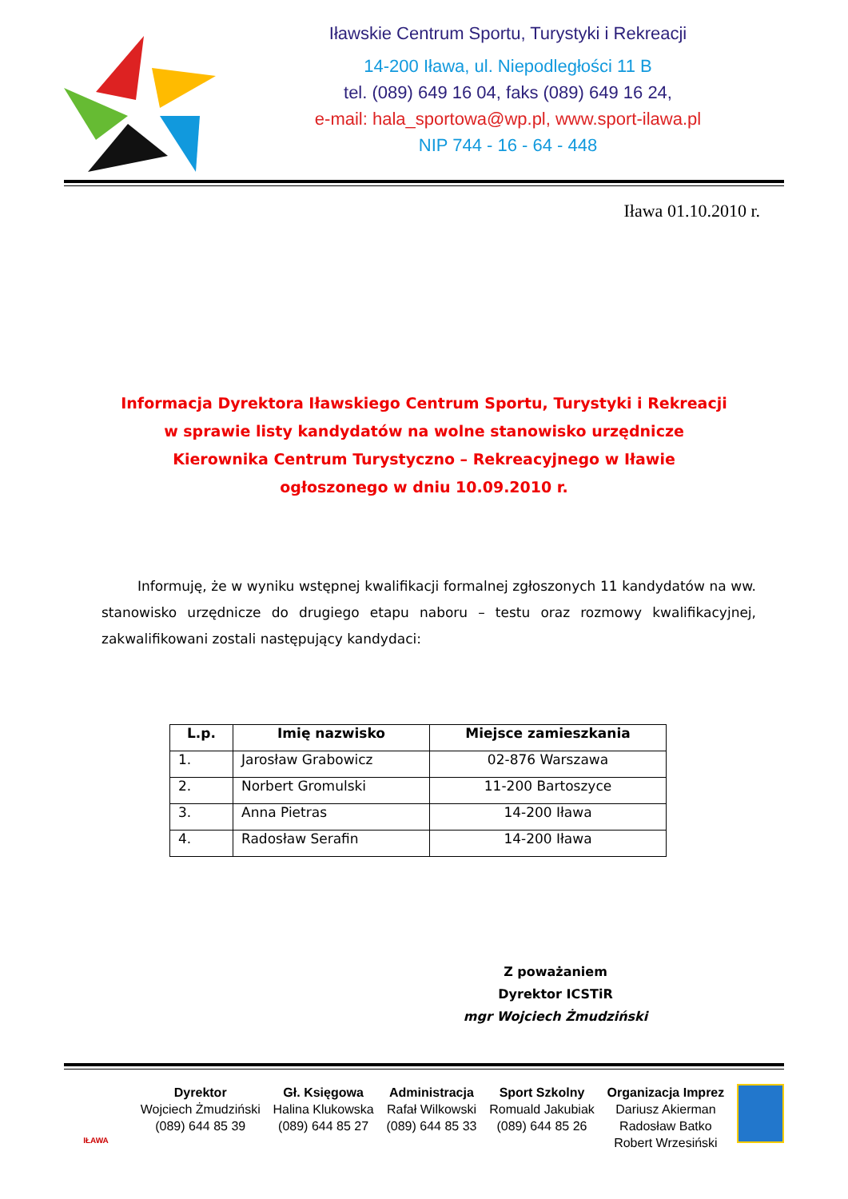Iławskie Centrum Sportu, Turystyki i Rekreacji
14-200 Iława, ul. Niepodległości 11 B
tel. (089) 649 16 04, faks (089) 649 16 24,
e-mail: hala_sportowa@wp.pl, www.sport-ilawa.pl
NIP 744 - 16 - 64 - 448
Iława 01.10.2010 r.
Informacja Dyrektora Iławskiego Centrum Sportu, Turystyki i Rekreacji
w sprawie listy kandydatów na wolne stanowisko urzędnicze
Kierownika Centrum Turystyczno – Rekreacyjnego w Iławie
ogłoszonego w dniu 10.09.2010 r.
Informuję, że w wyniku wstępnej kwalifikacji formalnej zgłoszonych 11 kandydatów na ww. stanowisko urzędnicze do drugiego etapu naboru – testu oraz rozmowy kwalifikacyjnej, zakwalifikowani zostali następujący kandydaci:
| L.p. | Imię nazwisko | Miejsce zamieszkania |
| --- | --- | --- |
| 1. | Jarosław Grabowicz | 02-876 Warszawa |
| 2. | Norbert Gromulski | 11-200 Bartoszyce |
| 3. | Anna Pietras | 14-200 Iława |
| 4. | Radosław Serafin | 14-200 Iława |
Z poważaniem
Dyrektor ICSTiR
mgr Wojciech Żmudziński
IŁAWA
Dyrektor
Wojciech Żmudziński
(089) 644 85 39
Gł. Księgowa
Halina Klukowska
(089) 644 85 27
Administracja
Rafał Wilkowski
(089) 644 85 33
Sport Szkolny
Romuald Jakubiak
(089) 644 85 26
Organizacja Imprez
Dariusz Akierman
Radosław Batko
Robert Wrzesiński